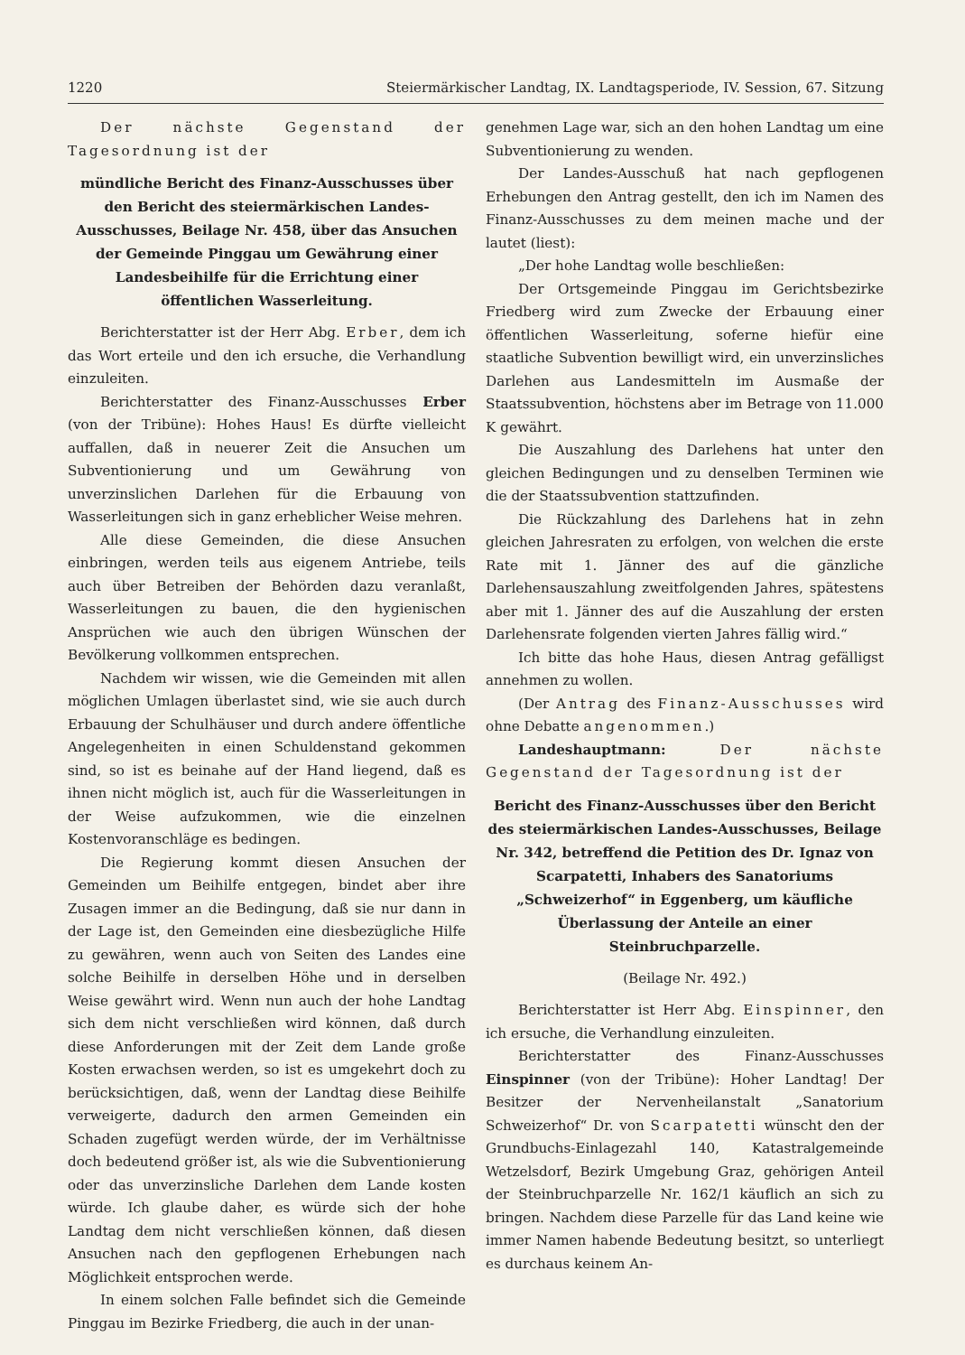1220 Steiermärkischer Landtag, IX. Landtagsperiode, IV. Session, 67. Sitzung
Der nächste Gegenstand der Tagesordnung ist der
mündliche Bericht des Finanz-Ausschusses über den Bericht des steiermärkischen Landes-Ausschusses, Beilage Nr. 458, über das Ansuchen der Gemeinde Pinggau um Gewährung einer Landesbeihilfe für die Errichtung einer öffentlichen Wasserleitung.
Berichterstatter ist der Herr Abg. Erber, dem ich das Wort erteile und den ich ersuche, die Verhandlung einzuleiten.
Berichterstatter des Finanz-Ausschusses Erber (von der Tribüne): Hohes Haus! Es dürfte vielleicht auffallen, daß in neuerer Zeit die Ansuchen um Subventionierung und um Gewährung von unverzinslichen Darlehen für die Erbauung von Wasserleitungen sich in ganz erheblicher Weise mehren.
Alle diese Gemeinden, die diese Ansuchen einbringen, werden teils aus eigenem Antriebe, teils auch über Betreiben der Behörden dazu veranlaßt, Wasserleitungen zu bauen, die den hygienischen Ansprüchen wie auch den übrigen Wünschen der Bevölkerung vollkommen entsprechen.
Nachdem wir wissen, wie die Gemeinden mit allen möglichen Umlagen überlastet sind, wie sie auch durch Erbauung der Schulhäuser und durch andere öffentliche Angelegenheiten in einen Schuldenstand gekommen sind, so ist es beinahe auf der Hand liegend, daß es ihnen nicht möglich ist, auch für die Wasserleitungen in der Weise aufzukommen, wie die einzelnen Kostenvoranschläge es bedingen.
Die Regierung kommt diesen Ansuchen der Gemeinden um Beihilfe entgegen, bindet aber ihre Zusagen immer an die Bedingung, daß sie nur dann in der Lage ist, den Gemeinden eine diesbezügliche Hilfe zu gewähren, wenn auch von Seiten des Landes eine solche Beihilfe in derselben Höhe und in derselben Weise gewährt wird. Wenn nun auch der hohe Landtag sich dem nicht verschließen wird können, daß durch diese Anforderungen mit der Zeit dem Lande große Kosten erwachsen werden, so ist es umgekehrt doch zu berücksichtigen, daß, wenn der Landtag diese Beihilfe verweigerte, dadurch den armen Gemeinden ein Schaden zugefügt werden würde, der im Verhältnisse doch bedeutend größer ist, als wie die Subventionierung oder das unverzinsliche Darlehen dem Lande kosten würde. Ich glaube daher, es würde sich der hohe Landtag dem nicht verschließen können, daß diesen Ansuchen nach den gepflogenen Erhebungen nach Möglichkeit entsprochen werde.
In einem solchen Falle befindet sich die Gemeinde Pinggau im Bezirke Friedberg, die auch in der unan-
genehmen Lage war, sich an den hohen Landtag um eine Subventionierung zu wenden.
Der Landes-Ausschuß hat nach gepflogenen Erhebungen den Antrag gestellt, den ich im Namen des Finanz-Ausschusses zu dem meinen mache und der lautet (liest):
„Der hohe Landtag wolle beschließen:
Der Ortsgemeinde Pinggau im Gerichtsbezirke Friedberg wird zum Zwecke der Erbauung einer öffentlichen Wasserleitung, soferne hiefür eine staatliche Subvention bewilligt wird, ein unverzinsliches Darlehen aus Landesmitteln im Ausmaße der Staatssubvention, höchstens aber im Betrage von 11.000 K gewährt.
Die Auszahlung des Darlehens hat unter den gleichen Bedingungen und zu denselben Terminen wie die der Staatssubvention stattzufinden.
Die Rückzahlung des Darlehens hat in zehn gleichen Jahresraten zu erfolgen, von welchen die erste Rate mit 1. Jänner des auf die gänzliche Darlehensauszahlung zweitfolgenden Jahres, spätestens aber mit 1. Jänner des auf die Auszahlung der ersten Darlehensrate folgenden vierten Jahres fällig wird.“
Ich bitte das hohe Haus, diesen Antrag gefälligst annehmen zu wollen.
(Der Antrag des Finanz-Ausschusses wird ohne Debatte angenommen.)
Landeshauptmann: Der nächste Gegenstand der Tagesordnung ist der
Bericht des Finanz-Ausschusses über den Bericht des steiermärkischen Landes-Ausschusses, Beilage Nr. 342, betreffend die Petition des Dr. Ignaz von Scarpatetti, Inhabers des Sanatoriums „Schweizerhof“ in Eggenberg, um käufliche Überlassung der Anteile an einer Steinbruchparzelle.
(Beilage Nr. 492.)
Berichterstatter ist Herr Abg. Einspinner, den ich ersuche, die Verhandlung einzuleiten.
Berichterstatter des Finanz-Ausschusses Einspinner (von der Tribüne): Hoher Landtag! Der Besitzer der Nervenheilanstalt „Sanatorium Schweizerhof“ Dr. von Scarpatetti wünscht den der Grundbuchs-Einlagezahl 140, Katastralgemeinde Wetzelsdorf, Bezirk Umgebung Graz, gehörigen Anteil der Steinbruchparzelle Nr. 162/1 käuflich an sich zu bringen. Nachdem diese Parzelle für das Land keine wie immer Namen habende Bedeutung besitzt, so unterliegt es durchaus keinem An-